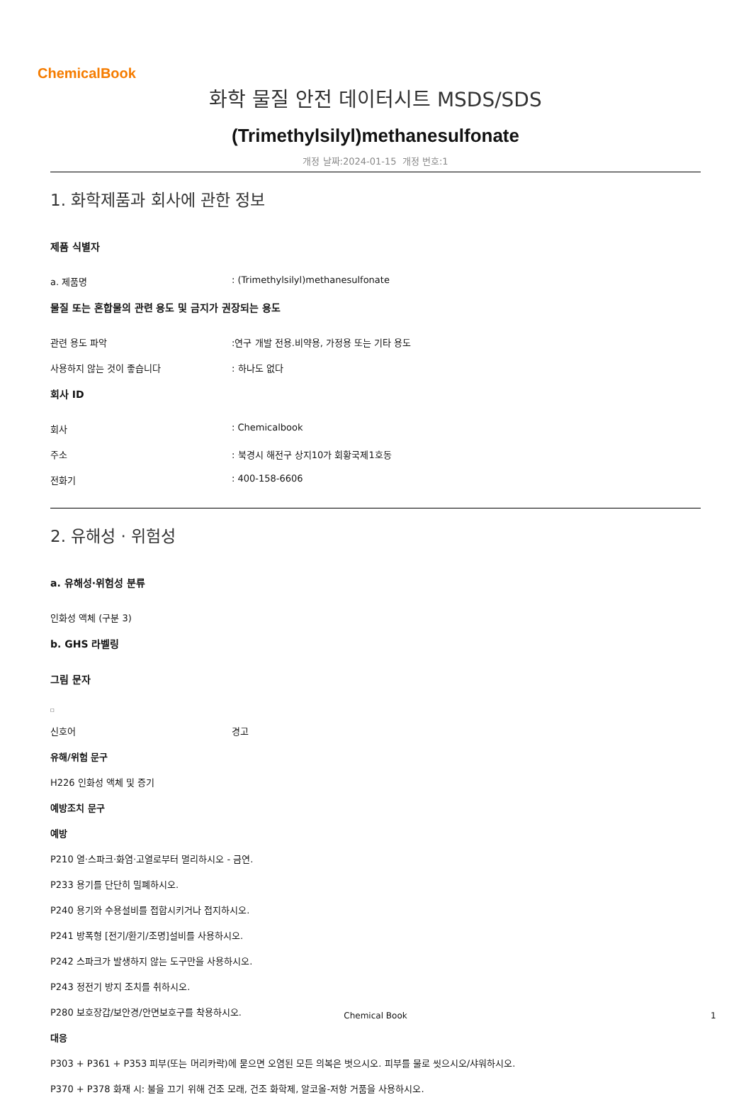ChemicalBook
화학 물질 안전 데이터시트 MSDS/SDS
(Trimethylsilyl)methanesulfonate
개정 날짜:2024-01-15 개정 번호:1
1. 화학제품과 회사에 관한 정보
제품 식별자
a. 제품명: (Trimethylsilyl)methanesulfonate
물질 또는 혼합물의 관련 용도 및 금지가 권장되는 용도
관련 용도 파악:연구 개발 전용.비약용, 가정용 또는 기타 용도
사용하지 않는 것이 좋습니다: 하나도 없다
회사 ID
회사: Chemicalbook
주소: 북경시 해전구 상지10가 회황국제1호동
전화기: 400-158-6606
2. 유해성 · 위험성
a. 유해성·위험성 분류
인화성 액체 (구분 3)
b. GHS 라벨링
그림 문자
□
신호어 경고
유해/위험 문구
H226 인화성 액체 및 증기
예방조치 문구
예방
P210 열·스파크·화염·고열로부터 멀리하시오 - 금연.
P233 용기를 단단히 밀폐하시오.
P240 용기와 수용설비를 접합시키거나 접지하시오.
P241 방폭형 [전기/환기/조명]설비를 사용하시오.
P242 스파크가 발생하지 않는 도구만을 사용하시오.
P243 정전기 방지 조치를 취하시오.
P280 보호장갑/보안경/안면보호구를 착용하시오.
대응
P303 + P361 + P353 피부(또는 머리카락)에 묻으면 오염된 모든 의복은 벗으시오. 피부를 물로 씻으시오/샤워하시오.
P370 + P378 화재 시: 불을 끄기 위해 건조 모래, 건조 화학제, 알코올-저항 거품을 사용하시오.
Chemical Book 1